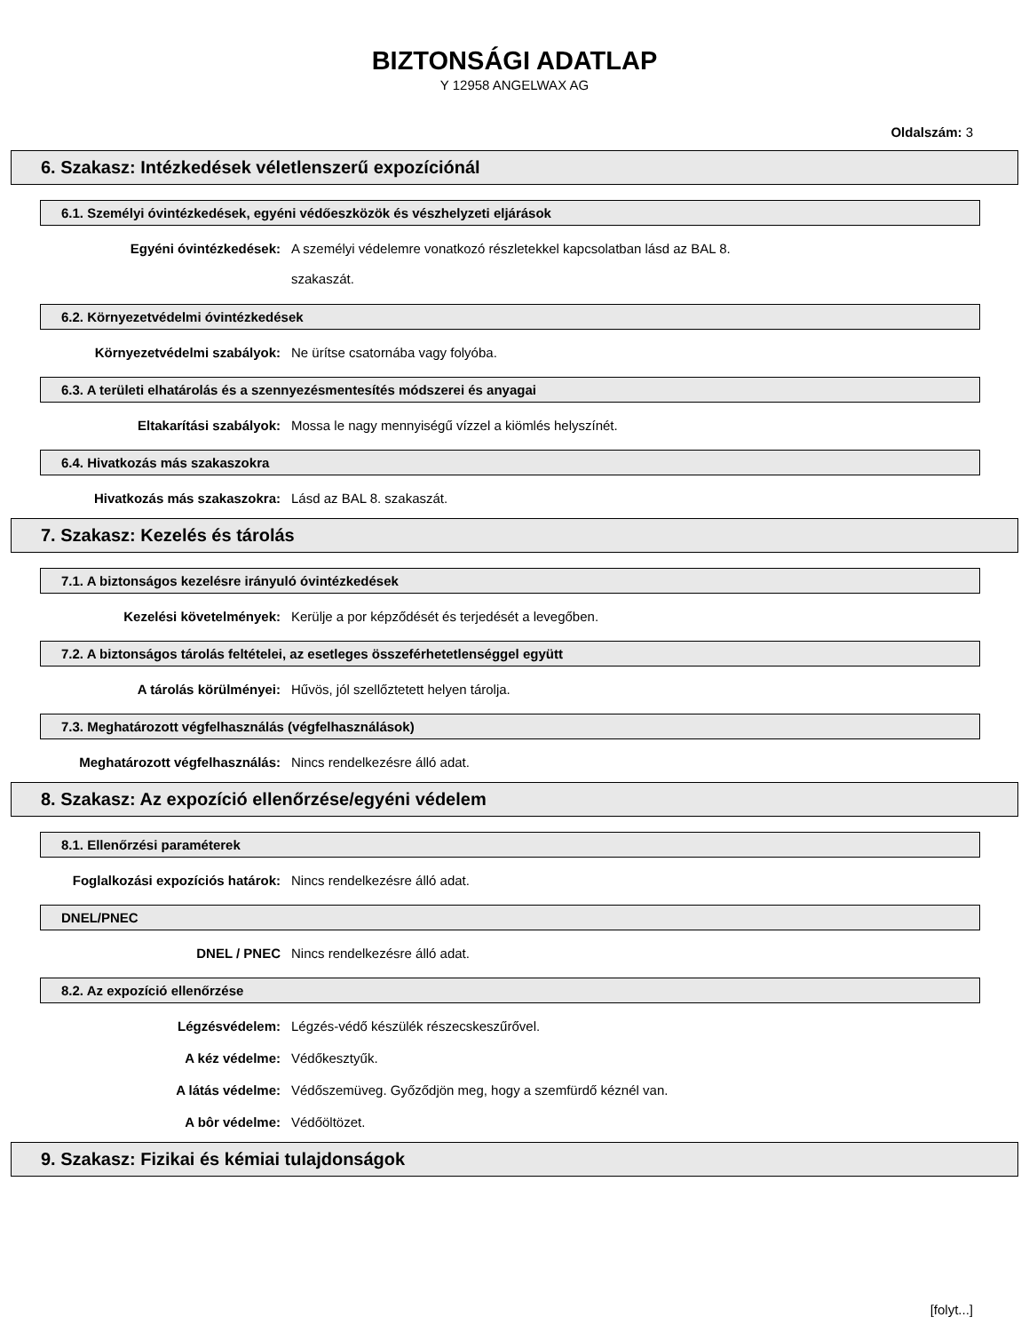BIZTONSÁGI ADATLAP
Y 12958 ANGELWAX AG
Oldalszám: 3
6. Szakasz: Intézkedések véletlenszerű expozíciónál
6.1. Személyi óvintézkedések, egyéni védőeszközök és vészhelyzeti eljárások
Egyéni óvintézkedések: A személyi védelemre vonatkozó részletekkel kapcsolatban lásd az BAL 8.
szakaszát.
6.2. Környezetvédelmi óvintézkedések
Környezetvédelmi szabályok: Ne ürítse csatornába vagy folyóba.
6.3. A területi elhatárolás és a szennyezésmentesítés módszerei és anyagai
Eltakarítási szabályok: Mossa le nagy mennyiségű vízzel a kiömlés helyszínét.
6.4. Hivatkozás más szakaszokra
Hivatkozás más szakaszokra: Lásd az BAL 8. szakaszát.
7. Szakasz: Kezelés és tárolás
7.1. A biztonságos kezelésre irányuló óvintézkedések
Kezelési követelmények: Kerülje a por képződését és terjedését a levegőben.
7.2. A biztonságos tárolás feltételei, az esetleges összeférhetetlenséggel együtt
A tárolás körülményei: Hűvös, jól szellőztetett helyen tárolja.
7.3. Meghatározott végfelhasználás (végfelhasználások)
Meghatározott végfelhasználás: Nincs rendelkezésre álló adat.
8. Szakasz: Az expozíció ellenőrzése/egyéni védelem
8.1. Ellenőrzési paraméterek
Foglalkozási expozíciós határok: Nincs rendelkezésre álló adat.
DNEL/PNEC
DNEL / PNEC Nincs rendelkezésre álló adat.
8.2. Az expozíció ellenőrzése
Légzésvédelem: Légzés-védő készülék részecskeszűrővel.
A kéz védelme: Védőkesztyűk.
A látás védelme: Védőszemüveg. Győződjön meg, hogy a szemfürdő kéznél van.
A bôr védelme: Védőöltözet.
9. Szakasz: Fizikai és kémiai tulajdonságok
[folyt...]